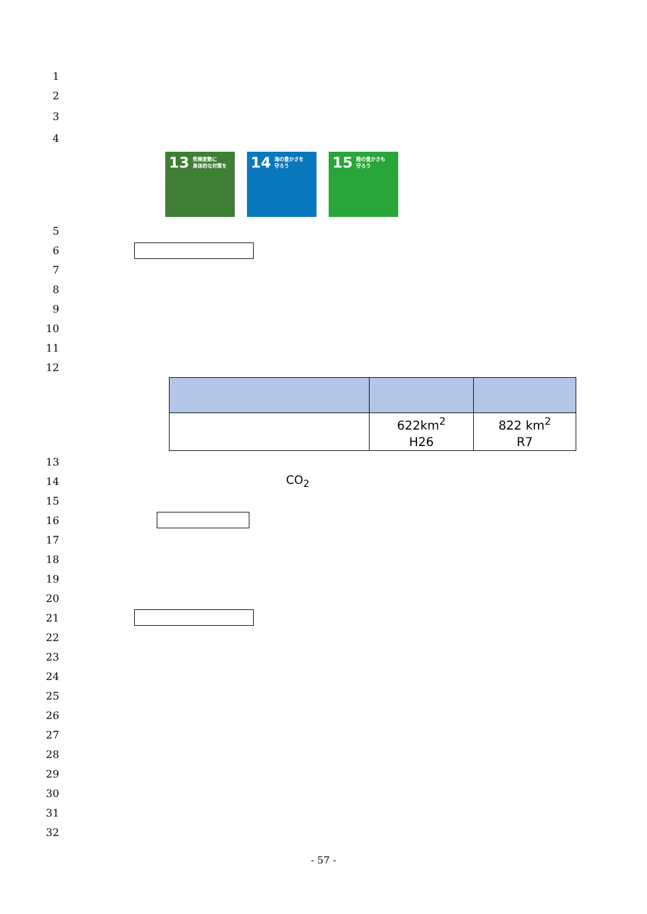1
2
3
4
13 気候変動に
具体的な対策を
14 海の豊かさを
守ろう
15 陸の豊かさも
守ろう
5
6
7
8
9
10
11
12
| | 622km<sup>2</sup> H26 | 822 km<sup>2</sup> R7 |
13
14 CO<sub>2</sub>
15
16
17
18
19
20
21
22
23
24
25
26
27
28
29
30
31
32
- 57 -